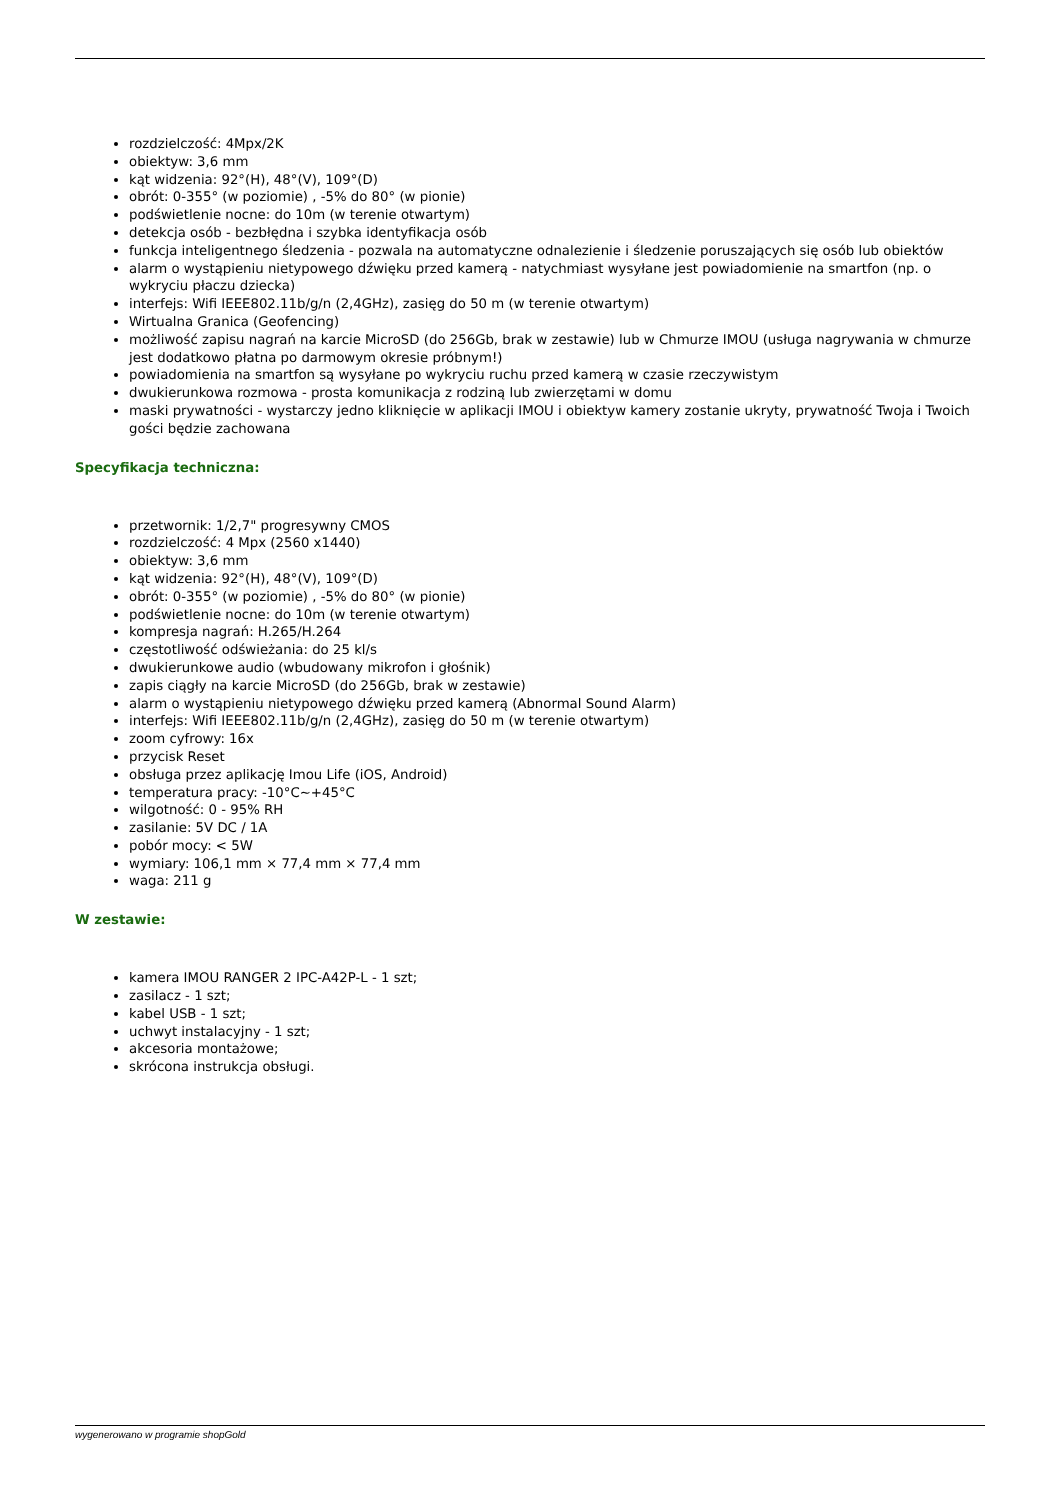rozdzielczość: 4Mpx/2K
obiektyw: 3,6 mm
kąt widzenia: 92°(H), 48°(V), 109°(D)
obrót: 0-355° (w poziomie) , -5% do 80° (w pionie)
podświetlenie nocne: do 10m (w terenie otwartym)
detekcja osób - bezbłędna i szybka identyfikacja osób
funkcja inteligentnego śledzenia - pozwala na automatyczne odnalezienie i śledzenie poruszających się osób lub obiektów
alarm o wystąpieniu nietypowego dźwięku przed kamerą - natychmiast wysyłane jest powiadomienie na smartfon (np. o wykryciu płaczu dziecka)
interfejs: Wifi IEEE802.11b/g/n (2,4GHz), zasięg do 50 m (w terenie otwartym)
Wirtualna Granica (Geofencing)
możliwość zapisu nagrań na karcie MicroSD (do 256Gb, brak w zestawie) lub w Chmurze IMOU (usługa nagrywania w chmurze jest dodatkowo płatna po darmowym okresie próbnym!)
powiadomienia na smartfon są wysyłane po wykryciu ruchu przed kamerą w czasie rzeczywistym
dwukierunkowa rozmowa - prosta komunikacja z rodziną lub zwierzętami w domu
maski prywatności - wystarczy jedno kliknięcie w aplikacji IMOU i obiektyw kamery zostanie ukryty, prywatność Twoja i Twoich gości będzie zachowana
Specyfikacja techniczna:
przetwornik: 1/2,7" progresywny CMOS
rozdzielczość: 4 Mpx (2560 x1440)
obiektyw: 3,6 mm
kąt widzenia: 92°(H), 48°(V), 109°(D)
obrót: 0-355° (w poziomie) , -5% do 80° (w pionie)
podświetlenie nocne: do 10m (w terenie otwartym)
kompresja nagrań: H.265/H.264
częstotliwość odświeżania: do 25 kl/s
dwukierunkowe audio (wbudowany mikrofon i głośnik)
zapis ciągły na karcie MicroSD (do 256Gb, brak w zestawie)
alarm o wystąpieniu nietypowego dźwięku przed kamerą (Abnormal Sound Alarm)
interfejs: Wifi IEEE802.11b/g/n (2,4GHz), zasięg do 50 m (w terenie otwartym)
zoom cyfrowy: 16x
przycisk Reset
obsługa przez aplikację Imou Life (iOS, Android)
temperatura pracy: -10°C~+45°C
wilgotność: 0 - 95% RH
zasilanie: 5V DC / 1A
pobór mocy: < 5W
wymiary: 106,1 mm × 77,4 mm × 77,4 mm
waga: 211 g
W zestawie:
kamera IMOU RANGER 2 IPC-A42P-L - 1 szt;
zasilacz - 1 szt;
kabel USB - 1 szt;
uchwyt instalacyjny - 1 szt;
akcesoria montażowe;
skrócona instrukcja obsługi.
wygenerowano w programie shopGold